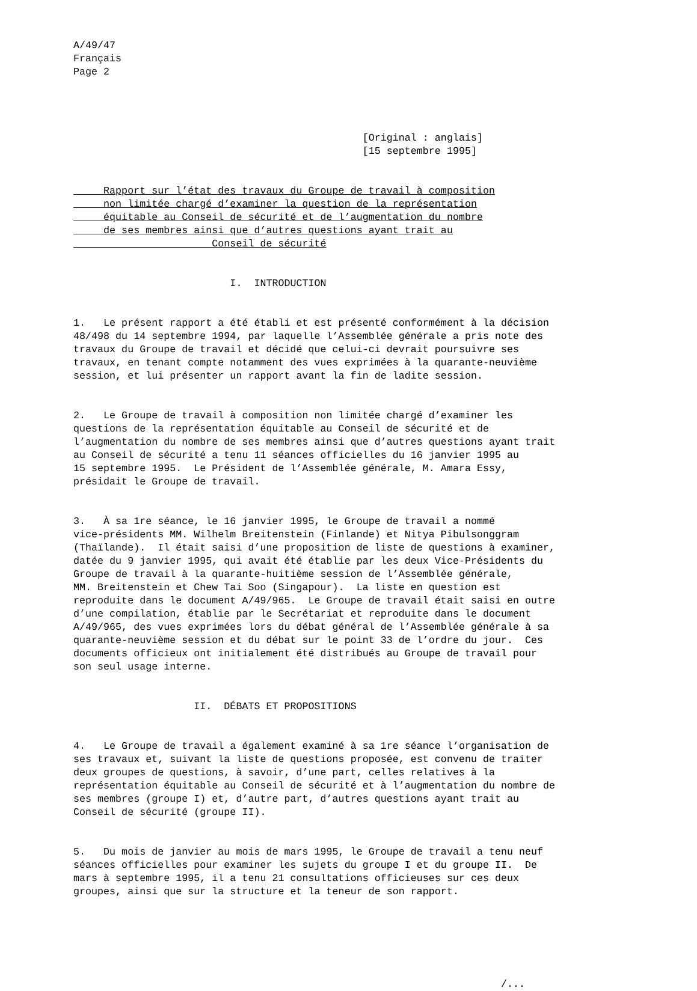A/49/47 Français Page 2
[Original : anglais] [15 septembre 1995]
Rapport sur l’état des travaux du Groupe de travail à composition non limitée chargé d’examiner la question de la représentation équitable au Conseil de sécurité et de l’augmentation du nombre de ses membres ainsi que d’autres questions ayant trait au Conseil de sécurité
I. INTRODUCTION
1. Le présent rapport a été établi et est présenté conformément à la décision 48/498 du 14 septembre 1994, par laquelle l’Assemblée générale a pris note des travaux du Groupe de travail et décidé que celui-ci devrait poursuivre ses travaux, en tenant compte notamment des vues exprimées à la quarante-neuvième session, et lui présenter un rapport avant la fin de ladite session.
2. Le Groupe de travail à composition non limitée chargé d’examiner les questions de la représentation équitable au Conseil de sécurité et de l’augmentation du nombre de ses membres ainsi que d’autres questions ayant trait au Conseil de sécurité a tenu 11 séances officielles du 16 janvier 1995 au 15 septembre 1995. Le Président de l’Assemblée générale, M. Amara Essy, présidait le Groupe de travail.
3. À sa 1re séance, le 16 janvier 1995, le Groupe de travail a nommé vice-présidents MM. Wilhelm Breitenstein (Finlande) et Nitya Pibulsonggram (Thaïlande). Il était saisi d’une proposition de liste de questions à examiner, datée du 9 janvier 1995, qui avait été établie par les deux Vice-Présidents du Groupe de travail à la quarante-huitième session de l’Assemblée générale, MM. Breitenstein et Chew Tai Soo (Singapour). La liste en question est reproduite dans le document A/49/965. Le Groupe de travail était saisi en outre d’une compilation, établie par le Secrétariat et reproduite dans le document A/49/965, des vues exprimées lors du débat général de l’Assemblée générale à sa quarante-neuvième session et du débat sur le point 33 de l’ordre du jour. Ces documents officieux ont initialement été distribués au Groupe de travail pour son seul usage interne.
II. DÉBATS ET PROPOSITIONS
4. Le Groupe de travail a également examiné à sa 1re séance l’organisation de ses travaux et, suivant la liste de questions proposée, est convenu de traiter deux groupes de questions, à savoir, d’une part, celles relatives à la représentation équitable au Conseil de sécurité et à l’augmentation du nombre de ses membres (groupe I) et, d’autre part, d’autres questions ayant trait au Conseil de sécurité (groupe II).
5. Du mois de janvier au mois de mars 1995, le Groupe de travail a tenu neuf séances officielles pour examiner les sujets du groupe I et du groupe II. De mars à septembre 1995, il a tenu 21 consultations officieuses sur ces deux groupes, ainsi que sur la structure et la teneur de son rapport.
/...